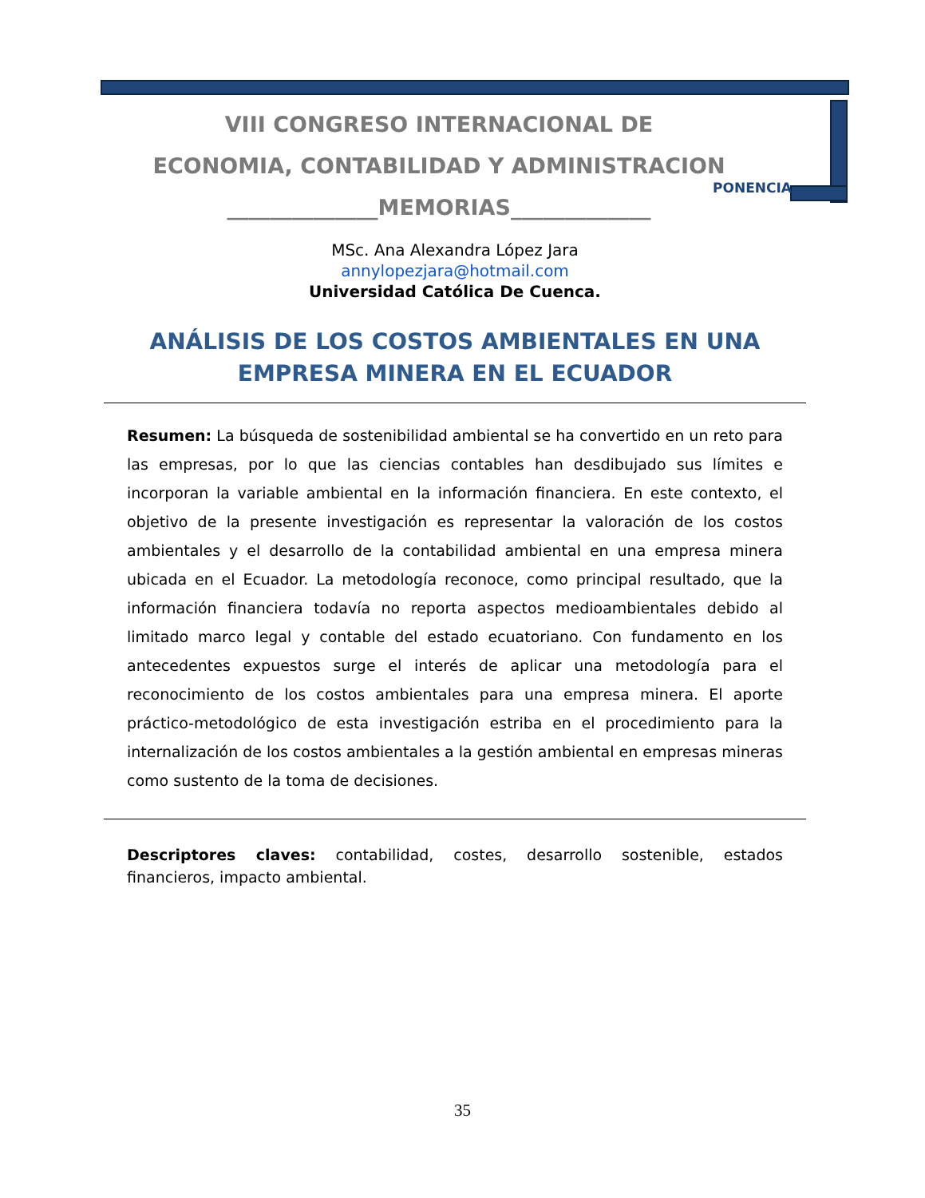VIII CONGRESO INTERNACIONAL DE
ECONOMIA, CONTABILIDAD Y ADMINISTRACION
______________MEMORIAS_____________
PONENCIA
MSc. Ana Alexandra López Jara
annylopezjara@hotmail.com
Universidad Católica De Cuenca.
ANÁLISIS DE LOS COSTOS AMBIENTALES EN UNA EMPRESA MINERA EN EL ECUADOR
Resumen: La búsqueda de sostenibilidad ambiental se ha convertido en un reto para las empresas, por lo que las ciencias contables han desdibujado sus límites e incorporan la variable ambiental en la información financiera. En este contexto, el objetivo de la presente investigación es representar la valoración de los costos ambientales y el desarrollo de la contabilidad ambiental en una empresa minera ubicada en el Ecuador. La metodología reconoce, como principal resultado, que la información financiera todavía no reporta aspectos medioambientales debido al limitado marco legal y contable del estado ecuatoriano. Con fundamento en los antecedentes expuestos surge el interés de aplicar una metodología para el reconocimiento de los costos ambientales para una empresa minera. El aporte práctico-metodológico de esta investigación estriba en el procedimiento para la internalización de los costos ambientales a la gestión ambiental en empresas mineras como sustento de la toma de decisiones.
Descriptores claves: contabilidad, costes, desarrollo sostenible, estados financieros, impacto ambiental.
35